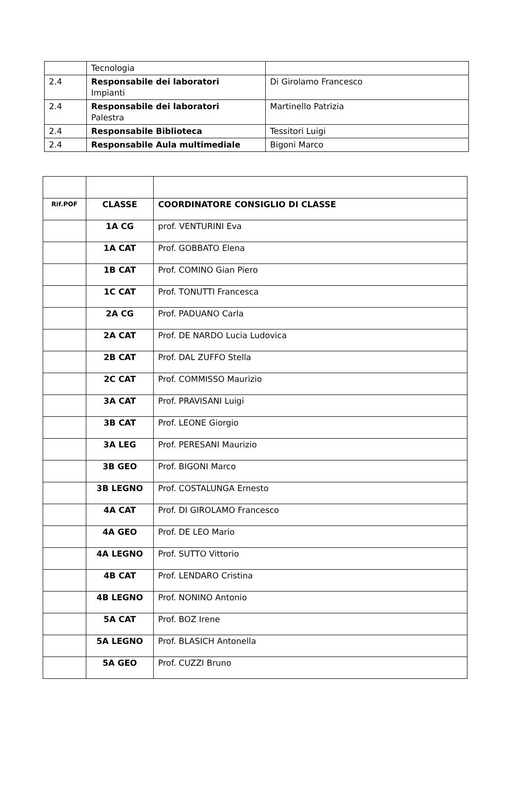| | Tecnologia | |
| 2.4 | Responsabile dei laboratori Impianti | Di Girolamo Francesco |
| 2.4 | Responsabile dei laboratori Palestra | Martinello Patrizia |
| 2.4 | Responsabile Biblioteca | Tessitori Luigi |
| 2.4 | Responsabile Aula multimediale | Bigoni Marco |
| Rif.POF | CLASSE | COORDINATORE CONSIGLIO DI CLASSE |
| --- | --- | --- |
| | 1A CG | prof. VENTURINI Eva |
| | 1A CAT | Prof. GOBBATO Elena |
| | 1B CAT | Prof. COMINO Gian Piero |
| | 1C CAT | Prof. TONUTTI Francesca |
| | 2A CG | Prof. PADUANO Carla |
| | 2A CAT | Prof. DE NARDO Lucia Ludovica |
| | 2B CAT | Prof. DAL ZUFFO Stella |
| | 2C CAT | Prof. COMMISSO Maurizio |
| | 3A CAT | Prof. PRAVISANI Luigi |
| | 3B CAT | Prof. LEONE Giorgio |
| | 3A LEG | Prof. PERESANI Maurizio |
| | 3B GEO | Prof. BIGONI Marco |
| | 3B LEGNO | Prof. COSTALUNGA Ernesto |
| | 4A CAT | Prof. DI GIROLAMO Francesco |
| | 4A GEO | Prof. DE LEO Mario |
| | 4A LEGNO | Prof. SUTTO Vittorio |
| | 4B CAT | Prof. LENDARO Cristina |
| | 4B LEGNO | Prof. NONINO Antonio |
| | 5A CAT | Prof. BOZ Irene |
| | 5A LEGNO | Prof. BLASICH Antonella |
| | 5A GEO | Prof. CUZZI Bruno |